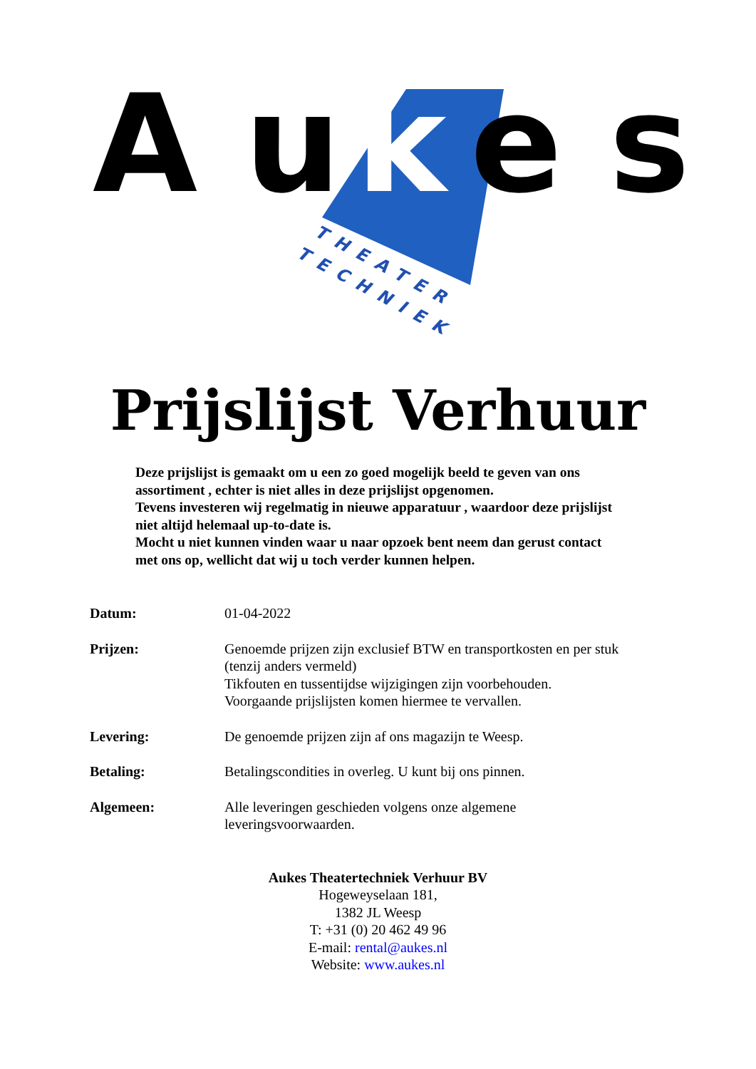A u
k
e s
THEATER
TECHNIEK
Prijslijst Verhuur
Deze prijslijst is gemaakt om u een zo goed mogelijk beeld te geven van ons assortiment , echter is niet alles in deze prijslijst opgenomen.
Tevens investeren wij regelmatig in nieuwe apparatuur , waardoor deze prijslijst niet altijd helemaal up-to-date is.
Mocht u niet kunnen vinden waar u naar opzoek bent neem dan gerust contact met ons op, wellicht dat wij u toch verder kunnen helpen.
| Datum: | 01-04-2022 |
| Prijzen: | Genoemde prijzen zijn exclusief BTW en transportkosten en per stuk (tenzij anders vermeld) Tikfouten en tussentijdse wijzigingen zijn voorbehouden. Voorgaande prijslijsten komen hiermee te vervallen. |
| Levering: | De genoemde prijzen zijn af ons magazijn te Weesp. |
| Betaling: | Betalingscondities in overleg. U kunt bij ons pinnen. |
| Algemeen: | Alle leveringen geschieden volgens onze algemene leveringsvoorwaarden. |
Aukes Theatertechniek Verhuur BV
Hogeweyselaan 181,
1382 JL Weesp
T: +31 (0) 20 462 49 96
E-mail: rental@aukes.nl
Website: www.aukes.nl